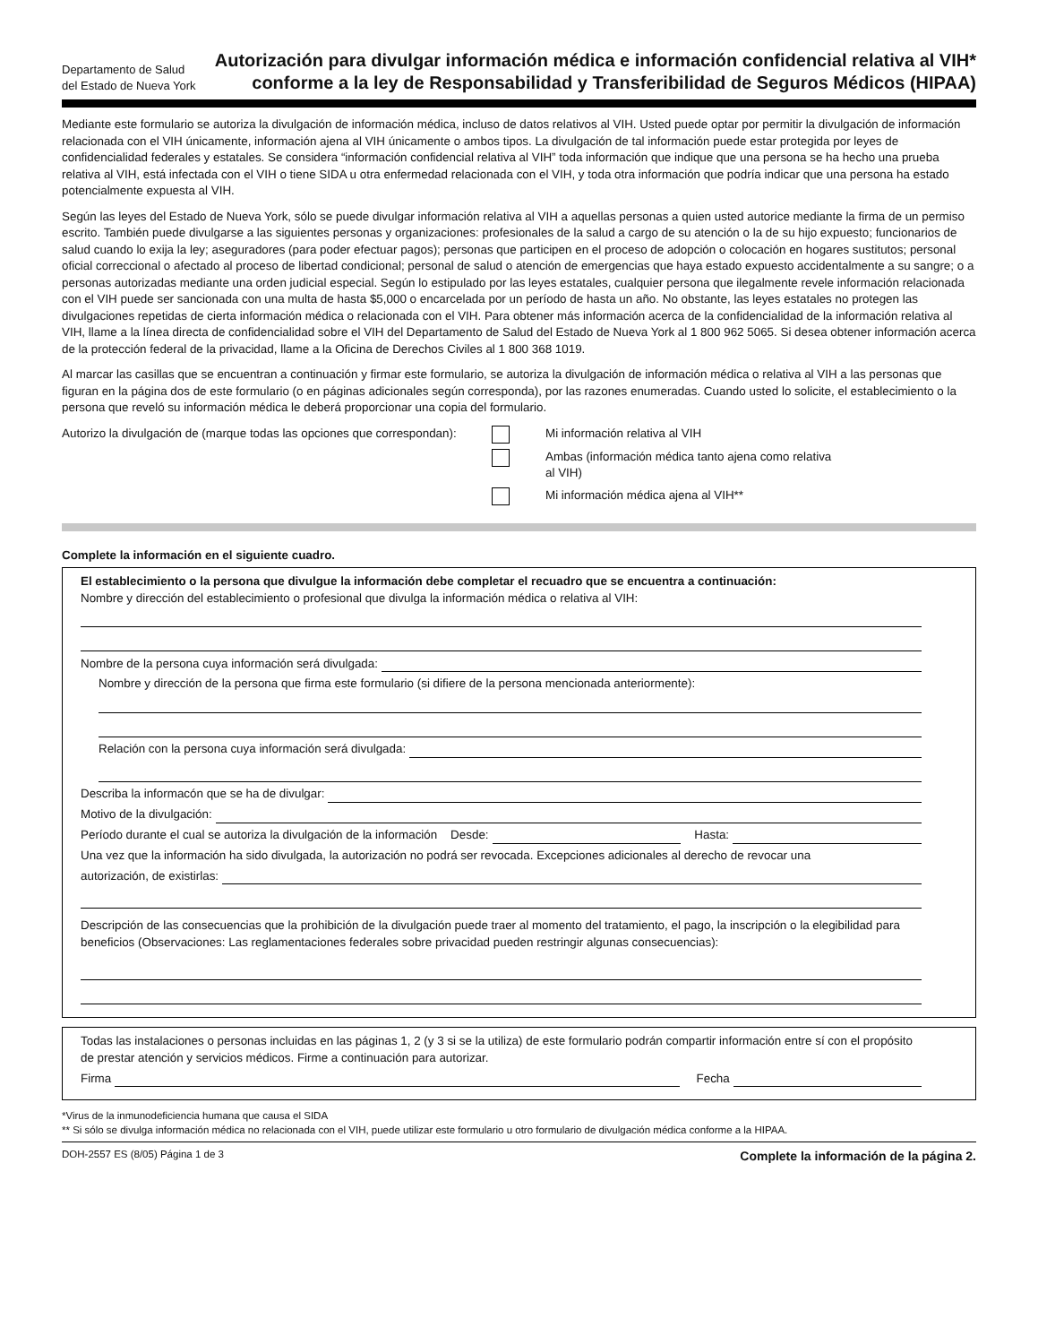Departamento de Salud del Estado de Nueva York
Autorización para divulgar información médica e información confidencial relativa al VIH* conforme a la ley de Responsabilidad y Transferibilidad de Seguros Médicos (HIPAA)
Mediante este formulario se autoriza la divulgación de información médica, incluso de datos relativos al VIH. Usted puede optar por permitir la divulgación de información relacionada con el VIH únicamente, información ajena al VIH únicamente o ambos tipos. La divulgación de tal información puede estar protegida por leyes de confidencialidad federales y estatales. Se considera “información confidencial relativa al VIH” toda información que indique que una persona se ha hecho una prueba relativa al VIH, está infectada con el VIH o tiene SIDA u otra enfermedad relacionada con el VIH, y toda otra información que podría indicar que una persona ha estado potencialmente expuesta al VIH.
Según las leyes del Estado de Nueva York, sólo se puede divulgar información relativa al VIH a aquellas personas a quien usted autorice mediante la firma de un permiso escrito. También puede divulgarse a las siguientes personas y organizaciones: profesionales de la salud a cargo de su atención o la de su hijo expuesto; funcionarios de salud cuando lo exija la ley; aseguradores (para poder efectuar pagos); personas que participen en el proceso de adopción o colocación en hogares sustitutos; personal oficial correccional o afectado al proceso de libertad condicional; personal de salud o atención de emergencias que haya estado expuesto accidentalmente a su sangre; o a personas autorizadas mediante una orden judicial especial. Según lo estipulado por las leyes estatales, cualquier persona que ilegalmente revele información relacionada con el VIH puede ser sancionada con una multa de hasta $5,000 o encarcelada por un período de hasta un año. No obstante, las leyes estatales no protegen las divulgaciones repetidas de cierta información médica o relacionada con el VIH. Para obtener más información acerca de la confidencialidad de la información relativa al VIH, llame a la línea directa de confidencialidad sobre el VIH del Departamento de Salud del Estado de Nueva York al 1 800 962 5065. Si desea obtener información acerca de la protección federal de la privacidad, llame a la Oficina de Derechos Civiles al 1 800 368 1019.
Al marcar las casillas que se encuentran a continuación y firmar este formulario, se autoriza la divulgación de información médica o relativa al VIH a las personas que figuran en la página dos de este formulario (o en páginas adicionales según corresponda), por las razones enumeradas. Cuando usted lo solicite, el establecimiento o la persona que reveló su información médica le deberá proporcionar una copia del formulario.
Autorizo la divulgación de (marque todas las opciones que correspondan):
Mi información relativa al VIH
Ambas (información médica tanto ajena como relativa
al VIH)
Mi información médica ajena al VIH**
Complete la información en el siguiente cuadro.
El establecimiento o la persona que divulgue la información debe completar el recuadro que se encuentra a continuación:
Nombre y dirección del establecimiento o profesional que divulga la información médica o relativa al VIH:
Nombre de la persona cuya información será divulgada:
Nombre y dirección de la persona que firma este formulario (si difiere de la persona mencionada anteriormente):
Relación con la persona cuya información será divulgada:
Describa la informacón que se ha de divulgar:
Motivo de la divulgación:
Período durante el cual se autoriza la divulgación de la información Desde: Hasta:
Una vez que la información ha sido divulgada, la autorización no podrá ser revocada. Excepciones adicionales al derecho de revocar una
autorización, de existirlas:
Descripción de las consecuencias que la prohibición de la divulgación puede traer al momento del tratamiento, el pago, la inscripción o la elegibilidad para beneficios (Observaciones: Las reglamentaciones federales sobre privacidad pueden restringir algunas consecuencias):
Todas las instalaciones o personas incluidas en las páginas 1, 2 (y 3 si se la utiliza) de este formulario podrán compartir información entre sí con el propósito de prestar atención y servicios médicos. Firme a continuación para autorizar.
Firma Fecha
*Virus de la inmunodeficiencia humana que causa el SIDA
** Si sólo se divulga información médica no relacionada con el VIH, puede utilizar este formulario u otro formulario de divulgación médica conforme a la HIPAA.
DOH-2557 ES (8/05) Página 1 de 3 Complete la información de la página 2.